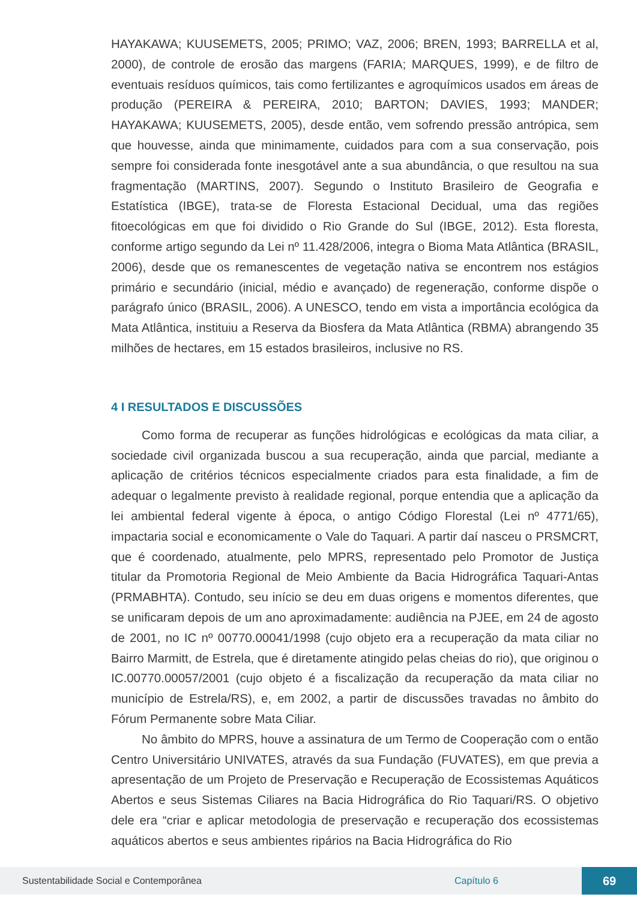HAYAKAWA; KUUSEMETS, 2005; PRIMO; VAZ, 2006; BREN, 1993; BARRELLA et al, 2000), de controle de erosão das margens (FARIA; MARQUES, 1999), e de filtro de eventuais resíduos químicos, tais como fertilizantes e agroquímicos usados em áreas de produção (PEREIRA & PEREIRA, 2010; BARTON; DAVIES, 1993; MANDER; HAYAKAWA; KUUSEMETS, 2005), desde então, vem sofrendo pressão antrópica, sem que houvesse, ainda que minimamente, cuidados para com a sua conservação, pois sempre foi considerada fonte inesgotável ante a sua abundância, o que resultou na sua fragmentação (MARTINS, 2007). Segundo o Instituto Brasileiro de Geografia e Estatística (IBGE), trata-se de Floresta Estacional Decidual, uma das regiões fitoecológicas em que foi dividido o Rio Grande do Sul (IBGE, 2012). Esta floresta, conforme artigo segundo da Lei nº 11.428/2006, integra o Bioma Mata Atlântica (BRASIL, 2006), desde que os remanescentes de vegetação nativa se encontrem nos estágios primário e secundário (inicial, médio e avançado) de regeneração, conforme dispõe o parágrafo único (BRASIL, 2006). A UNESCO, tendo em vista a importância ecológica da Mata Atlântica, instituiu a Reserva da Biosfera da Mata Atlântica (RBMA) abrangendo 35 milhões de hectares, em 15 estados brasileiros, inclusive no RS.
4 I RESULTADOS E DISCUSSÕES
Como forma de recuperar as funções hidrológicas e ecológicas da mata ciliar, a sociedade civil organizada buscou a sua recuperação, ainda que parcial, mediante a aplicação de critérios técnicos especialmente criados para esta finalidade, a fim de adequar o legalmente previsto à realidade regional, porque entendia que a aplicação da lei ambiental federal vigente à época, o antigo Código Florestal (Lei nº 4771/65), impactaria social e economicamente o Vale do Taquari. A partir daí nasceu o PRSMCRT, que é coordenado, atualmente, pelo MPRS, representado pelo Promotor de Justiça titular da Promotoria Regional de Meio Ambiente da Bacia Hidrográfica Taquari-Antas (PRMABHTA). Contudo, seu início se deu em duas origens e momentos diferentes, que se unificaram depois de um ano aproximadamente: audiência na PJEE, em 24 de agosto de 2001, no IC nº 00770.00041/1998 (cujo objeto era a recuperação da mata ciliar no Bairro Marmitt, de Estrela, que é diretamente atingido pelas cheias do rio), que originou o IC.00770.00057/2001 (cujo objeto é a fiscalização da recuperação da mata ciliar no município de Estrela/RS), e, em 2002, a partir de discussões travadas no âmbito do Fórum Permanente sobre Mata Ciliar.
No âmbito do MPRS, houve a assinatura de um Termo de Cooperação com o então Centro Universitário UNIVATES, através da sua Fundação (FUVATES), em que previa a apresentação de um Projeto de Preservação e Recuperação de Ecossistemas Aquáticos Abertos e seus Sistemas Ciliares na Bacia Hidrográfica do Rio Taquari/RS. O objetivo dele era “criar e aplicar metodologia de preservação e recuperação dos ecossistemas aquáticos abertos e seus ambientes ripários na Bacia Hidrográfica do Rio
Sustentabilidade Social e Contemporânea Capítulo 6 69